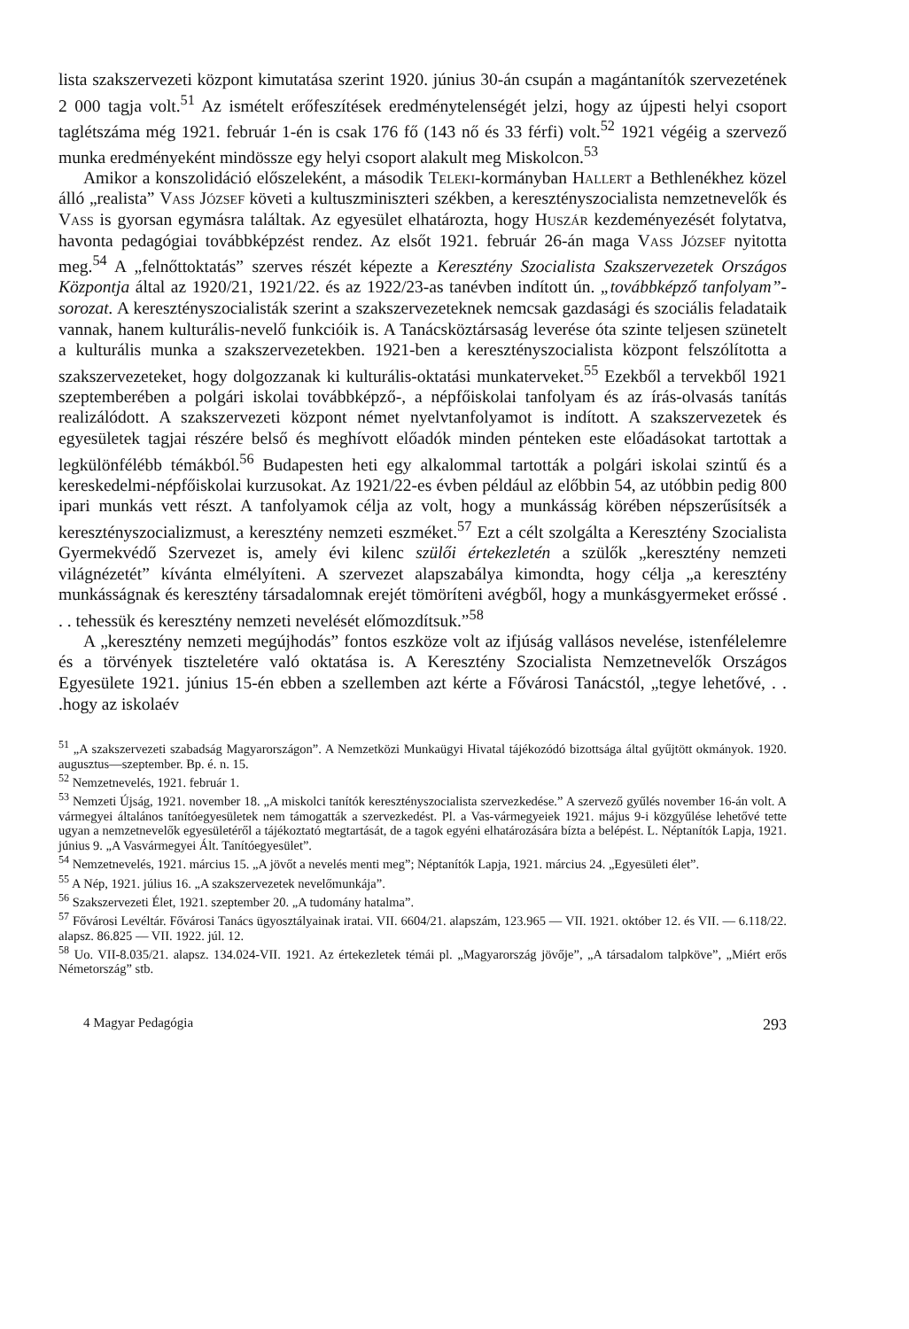lista szakszervezeti központ kimutatása szerint 1920. június 30-án csupán a magántanítók szervezetének 2 000 tagja volt.<sup>51</sup> Az ismételt erőfeszítések eredménytelenségét jelzi, hogy az újpesti helyi csoport taglétszáma még 1921. február 1-én is csak 176 fő (143 nő és 33 férfi) volt.<sup>52</sup> 1921 végéig a szervező munka eredményeként mindössze egy helyi csoport alakult meg Miskolcon.<sup>53</sup>
Amikor a konszolidáció előszeleként, a második Teleki-kormányban Hallert a Bethlenékhez közel álló „realista” Vass József követi a kultuszminiszteri székben, a keresztényszocialista nemzetnevelők és Vass is gyorsan egymásra találtak. Az egyesület elhatározta, hogy Huszár kezdeményezését folytatva, havonta pedagógiai továbbképzést rendez. Az elsőt 1921. február 26-án maga Vass József nyitotta meg.<sup>54</sup> A „felnőttoktatás” szerves részét képezte a Keresztény Szocialista Szakszervezetek Országos Központja által az 1920/21, 1921/22. és az 1922/23-as tanévben indított ún. „továbbképző tanfolyam”-sorozat. A keresztényszocialisták szerint a szakszervezeteknek nemcsak gazdasági és szociális feladataik vannak, hanem kulturális-nevelő funkcióik is. A Tanácsköztársaság leverése óta szinte teljesen szünetelt a kulturális munka a szakszervezetekben. 1921-ben a keresztényszocialista központ felszólította a szakszervezeteket, hogy dolgozzanak ki kulturális-oktatási munkaterveket.<sup>55</sup> Ezekből a tervekből 1921 szeptemberében a polgári iskolai továbbképző-, a népfőiskolai tanfolyam és az írás-olvasás tanítás realizálódott. A szakszervezeti központ német nyelvtanfolyamot is indított. A szakszervezetek és egyesületek tagjai részére belső és meghívott előadók minden pénteken este előadásokat tartottak a legkülönfélébb témákból.<sup>56</sup> Budapesten heti egy alkalommal tartották a polgári iskolai szintű és a kereskedelmi-népfőiskolai kurzusokat. Az 1921/22-es évben például az előbbin 54, az utóbbin pedig 800 ipari munkás vett részt. A tanfolyamok célja az volt, hogy a munkásság körében népszerűsítsék a keresztényszocializmust, a keresztény nemzeti eszméket.<sup>57</sup> Ezt a célt szolgálta a Keresztény Szocialista Gyermekvédő Szervezet is, amely évi kilenc szülői értekezletén a szülők „keresztény nemzeti világnézetét” kívánta elmélyíteni. A szervezet alapszabálya kimondta, hogy célja „a keresztény munkásságnak és keresztény társadalomnak erejét tömöríteni avégből, hogy a munkásgyermeket erőssé . . . tehessük és keresztény nemzeti nevelését előmozdítsuk.”<sup>58</sup>
A „keresztény nemzeti megújhodás” fontos eszköze volt az ifjúság vallásos nevelése, istenfélelemre és a törvények tiszteletére való oktatása is. A Keresztény Szocialista Nemzetnevelők Országos Egyesülete 1921. június 15-én ebben a szellemben azt kérte a Fővárosi Tanácstól, „tegye lehetővé, . . .hogy az iskolaév
<sup>51</sup> „A szakszervezeti szabadság Magyarországon”. A Nemzetközi Munkaügyi Hivatal tájékozódó bizottsága által gyűjtött okmányok. 1920. augusztus—szeptember. Bp. é. n. 15.
<sup>52</sup> Nemzetnevelés, 1921. február 1.
<sup>53</sup> Nemzeti Újság, 1921. november 18. „A miskolci tanítók keresztényszocialista szervezkedése.” A szervező gyűlés november 16-án volt. A vármegyei általános tanítóegyesületek nem támogatták a szervezkedést. Pl. a Vas-vármegyeiek 1921. május 9-i közgyűlése lehetővé tette ugyan a nemzetnevelők egyesületéről a tájékoztató megtartását, de a tagok egyéni elhatározására bízta a belépést. L. Néptanítók Lapja, 1921. június 9. „A Vasvármegyei Ált. Tanítóegyesület”.
<sup>54</sup> Nemzetnevelés, 1921. március 15. „A jövőt a nevelés menti meg”; Néptanítók Lapja, 1921. március 24. „Egyesületi élet”.
<sup>55</sup> A Nép, 1921. július 16. „A szakszervezetek nevelőmunkája”.
<sup>56</sup> Szakszervezeti Élet, 1921. szeptember 20. „A tudomány hatalma”.
<sup>57</sup> Fővárosi Levéltár. Fővárosi Tanács ügyosztályainak iratai. VII. 6604/21. alapszám, 123.965 — VII. 1921. október 12. és VII. — 6.118/22. alapsz. 86.825 — VII. 1922. júl. 12.
<sup>58</sup> Uo. VII-8.035/21. alapsz. 134.024-VII. 1921. Az értekezletek témái pl. „Magyarország jövője”, „A társadalom talpköve”, „Miért erős Németország” stb.
4 Magyar Pedagógia 293